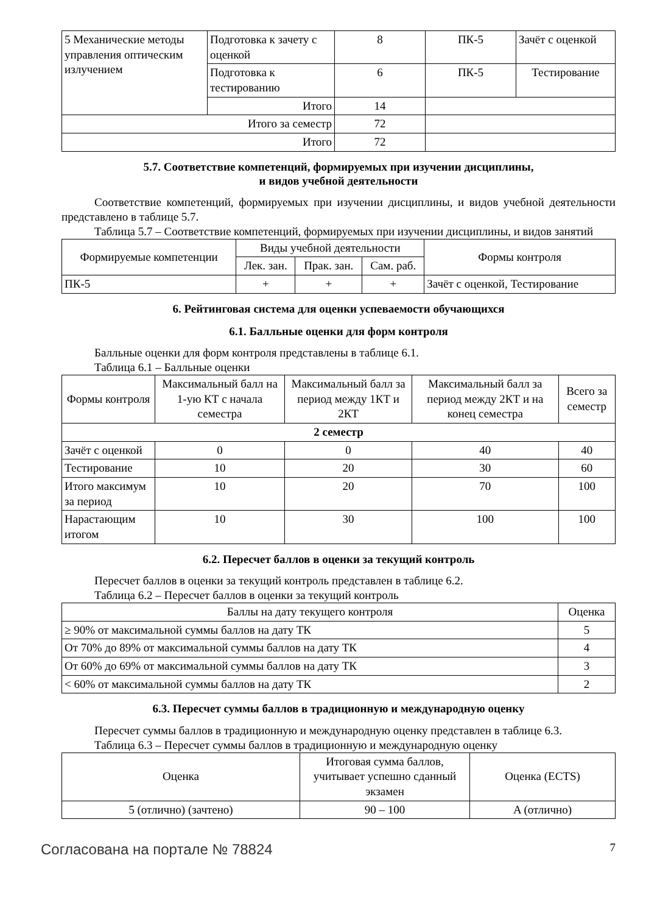| 5 Механические методы управления оптическим излучением | Подготовка к зачету с оценкой | 8 | ПК-5 | Зачёт с оценкой |
| | Подготовка к тестированию | 6 | ПК-5 | Тестирование |
| | Итого | 14 | | |
| Итого за семестр | | 72 | | |
| Итого | | 72 | | |
5.7. Соответствие компетенций, формируемых при изучении дисциплины,
и видов учебной деятельности
Соответствие компетенций, формируемых при изучении дисциплины, и видов учебной деятельности представлено в таблице 5.7.
Таблица 5.7 – Соответствие компетенций, формируемых при изучении дисциплины, и видов занятий
| Формируемые компетенции | Виды учебной деятельности | | | Формы контроля |
| --- | --- | --- | --- | --- |
| | Лек. зан. | Прак. зан. | Сам. раб. | |
| ПК-5 | + | + | + | Зачёт с оценкой, Тестирование |
6. Рейтинговая система для оценки успеваемости обучающихся
6.1. Балльные оценки для форм контроля
Балльные оценки для форм контроля представлены в таблице 6.1.
Таблица 6.1 – Балльные оценки
| Формы контроля | Максимальный балл на 1-ую КТ с начала семестра | Максимальный балл за период между 1КТ и 2КТ | Максимальный балл за период между 2КТ и на конец семестра | Всего за семестр |
| --- | --- | --- | --- | --- |
| 2 семестр | | | | |
| Зачёт с оценкой | 0 | 0 | 40 | 40 |
| Тестирование | 10 | 20 | 30 | 60 |
| Итого максимум за период | 10 | 20 | 70 | 100 |
| Нарастающим итогом | 10 | 30 | 100 | 100 |
6.2. Пересчет баллов в оценки за текущий контроль
Пересчет баллов в оценки за текущий контроль представлен в таблице 6.2.
Таблица 6.2 – Пересчет баллов в оценки за текущий контроль
| Баллы на дату текущего контроля | Оценка |
| --- | --- |
| ≥ 90% от максимальной суммы баллов на дату ТК | 5 |
| От 70% до 89% от максимальной суммы баллов на дату ТК | 4 |
| От 60% до 69% от максимальной суммы баллов на дату ТК | 3 |
| < 60% от максимальной суммы баллов на дату ТК | 2 |
6.3. Пересчет суммы баллов в традиционную и международную оценку
Пересчет суммы баллов в традиционную и международную оценку представлен в таблице 6.3.
Таблица 6.3 – Пересчет суммы баллов в традиционную и международную оценку
| Оценка | Итоговая сумма баллов, учитывает успешно сданный экзамен | Оценка (ECTS) |
| --- | --- | --- |
| 5 (отлично) (зачтено) | 90 – 100 | A (отлично) |
Согласована на портале № 78824 7